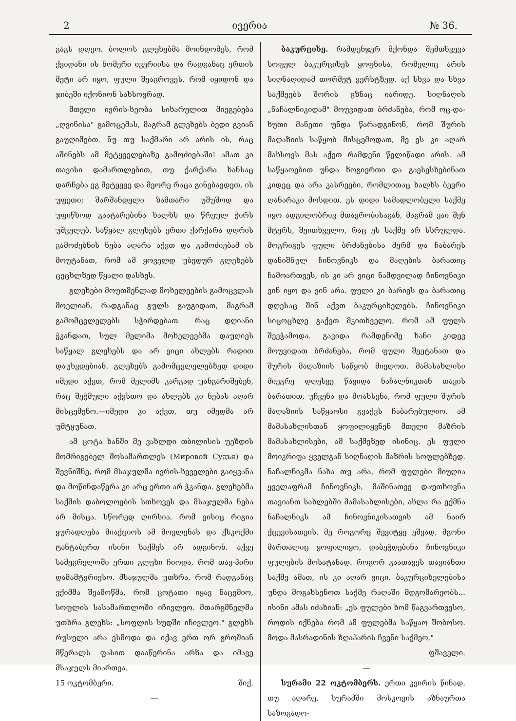2 ივერია № 36.
გაგს დღეო. ბოლოს გლეხებმა მოინდომეს, რომ ქვიდანი ის ნომერი ივერიისა და რადგანაც ერთის მეტი არ იყო, ფული შეაგროვეს, რომ იყიდონ და ჯიბეში იქონიონ სახსოვრად.
მთელი ივრის-ხეობა სიხარულით მიეგებება „ღვინისა" გამოცემას, მაგრამ გლეხებს ბედი გვიან გაუღიმებთ. ნუ თუ საქმარი არ არის ის, რაც აშინებს ამ მეტყველებაზე გამოძიებაში! ამათ კი თავისი დამართლებით, თუ ქარქარა ხანსაც დარჩება ეგ მეტყევე და მეორე რაცა გინებავდეთ, ის უფეთი; შარშანდელი ზამთარი უშუშოდ და უფიწხოდ გაატარებინა ხალხს და წრეულ ჭირს უშველებ. საწყალ გლეხებს ერთი ქარქარა დღრის გამოძებნის ნება აღარა აქვთ და გამოძიებამ ის მოუტანათ, რომ ამ ყოველდ უბედურ გლეხებს ცეცხლზედ წყალი დასხეს.
გლეხები მოუთმენლად მოხელეების გამოცვლას მოელიან, რადგანაც გულს გაუგიდათ, მაგრამ გამომცვლელებს სჭირდებათ. რაც დღიანი ჭკანდათ, სულ მელიმა მოხელეებმა დაუღიეს საწყალ გლეხებს და არ ვიცი ახლებს რადით დაუხვდებიან. გლეხებს გამომცვლელებზედ დიდი იმედი აქვთ, რომ მელიმს კარგად უანგარიშებენ, რაც შეჭმული აქვსთო და ახლებს კი ნებას აღარ მისცემენო.—იმედი კი აქვთ, თუ იმედმა არ უმტყუნათ.
ამ ცოტა ხანში მე ვახლდი თბილისის უეზდის მომრიგებელ მოსამართლეს (Мировой Судья) და შევნიშნე, რომ მსაჯულმა ივრის-ხეველები გაიყვანა და მოწინდაწერა კი არც ერთი არ ჭკანდა. გლეხებმა საქმის დაბოლოების სთხოვეს და მსაჯულმა ნება არ მისცა. სწორედ ღირსია, რომ ვისიც რიგია ყურადღება მიაქციოს ამ მოვლენას და ქსკოქმი ტანტაბერთ ისინი საქმეს არ ადგინონ. აქვე სამეგრელოში ერთი გლეხი ჩიოდა, რომ თავ-პირი დამამტვრიესო. მსაჯულმა უთხრა, რომ რადგანაც ექიმმა შეამოწმა, რომ ცოტათი იყავ ნაცემიო, სოფლის სასამართლოში იჩივლეო. მთარგმნელმა უთხრა გლეხს: „სოფლის სუდში იჩივლეო." გლეხს რუსული არა ესმოდა და იქავ ერთ ორ გროშიან მწერალს ფასით დააწერინა არზა და იმავე მსაჯულს მიართვა.
15 ოკტომბერი. შიქ.
—
ბაკურციხე. რამდენჯერ მქონდა შემთხვევა სოფელ ბაკურციხეს ყოფნისა, რომელიც არის სიღნაღიდამ თორმეტ ვერსტზედ. აქ სხვა და სხვა საქმეებს შორის გზნაც იარიდე. სიღნაღის „ნაჩალნიკიდამ" მოუვიდათ ბრძანება, რომ ოც-და-ხუთი მანეთი უნდა წარადგინონ, რომ შურის მაღაზიის საწყობ მისცემოდათ, მე ეს კი აღარ მახსოვს მას აქეთ რამდენი წელიწადი არის. ამ საწყაოებით უნდა ზოგიერთი და გაესესხებინათ კიდეც და არა კასრეები, რომლითაც ხალხს ბევრი ღანარაკი მოსდით. ეს დიდი სამადლობელი საქმე იყო ადგილობრივ მთავრობისაგან, მაგრამ ვაი შენ მტერს, შეითხველო, რაც ეს საქმე არ სსრულდა. მოგრიგეს ფული ბრძანებისა მერმ და ჩაბარეს დანიშნულ ჩინოვნიკს და მაღების ბარათიც ჩამოართვეს, ის კი არ ვიცი ნამდვილად ჩინოვნიკი ვინ იყო და ვინ არა. ფული კი ბარიეს და ბარათიც დღესაც შინ აქვთ ბაკურციხელებს. ჩინოვნიკი სიცოცხლე გაქვთ მკითხველო, რომ ამ ფულს შეეჭამოდა. გავიდა რამდენიმე ხანი კიდევ მოუვიდათ ბრძანება, რომ ფული შეეტანათ და შურის მაღაზიის საწყობ მიეღოთ. მამასახლისი მიეგრე დღესვე წავიდა ნაჩალნიკთან თავის ბარათით, უჩვენა და მოახსენა, რომ ფული შურის მაღაზიის საწყაოსი გვაქვს ჩაბარებულიო. ამ მამასახლისთან ყოფილიყვნენ მთელი მაზრის მამასახლისები, ამ საქმეზედ ისინიც. ეს ფული მოიკრიფა ყველგან სიღნაღის მაზრის სოფლებზედ. ნაჩალნიკმა ნახა თუ არა, რომ ფულები მიუღია ყველაფრამ ჩინოვნიკს, მაშინათვე დაუთხოვნა თავიანთ სახლებში მამასახლისები, ახლა რა ექმნა ნაჩალნიკს ამ ჩინოვნიკისათვის ამ ნაირ ქცევისათვის. მე როგორც შევიტყე ეშვად, მგონი მართალიც ყოფილიყო, დაბეჭდებინა ჩინოვნიკი ფულების მოსატანად. როგორ გაათავეს თავიანთი საქმე ამათ, ის კი აღარ ვიცი. ბაკურციხელებისა უნდა მოგახსენოთ საქმე რაღაში მდგომარეობს... ისინი ამას იძახიან: „ეს ფულები ხომ წაგვართვესო, როდის იქნება რომ ამ ფულებმა საწყაო შობოსო. მოდა მასრადინის ზღაპარის ჩვენი საქმეო."
ფშაველი.
—
სურამი 22 ოკტომბერს. ერთი კვირის წინად, თუ აღარე, სურამში მოსკოვის აზნაურთა საზოგადო-